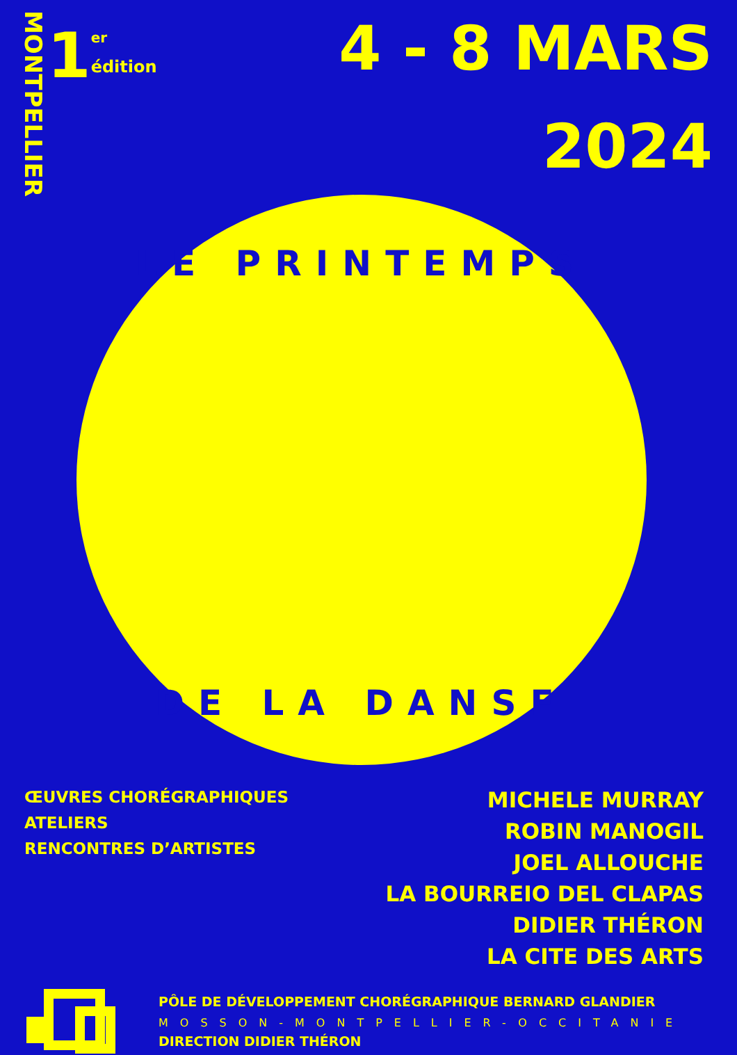MONTPELLIER
1
<sup>er</sup>
édition
4 - 8 MARS
2024
LE PRINTEMPS
DE LA DANSE
ŒUVRES CHORÉGRAPHIQUES
ATELIERS
RENCONTRES D’ARTISTES
MICHELE MURRAY
ROBIN MANOGIL
JOEL ALLOUCHE
LA BOURREIO DEL CLAPAS
DIDIER THÉRON
LA CITE DES ARTS
PÔLE DE DÉVELOPPEMENT CHORÉGRAPHIQUE BERNARD GLANDIER
MOSSON-MONTPELLIER-OCCITANIE
DIRECTION DIDIER THÉRON